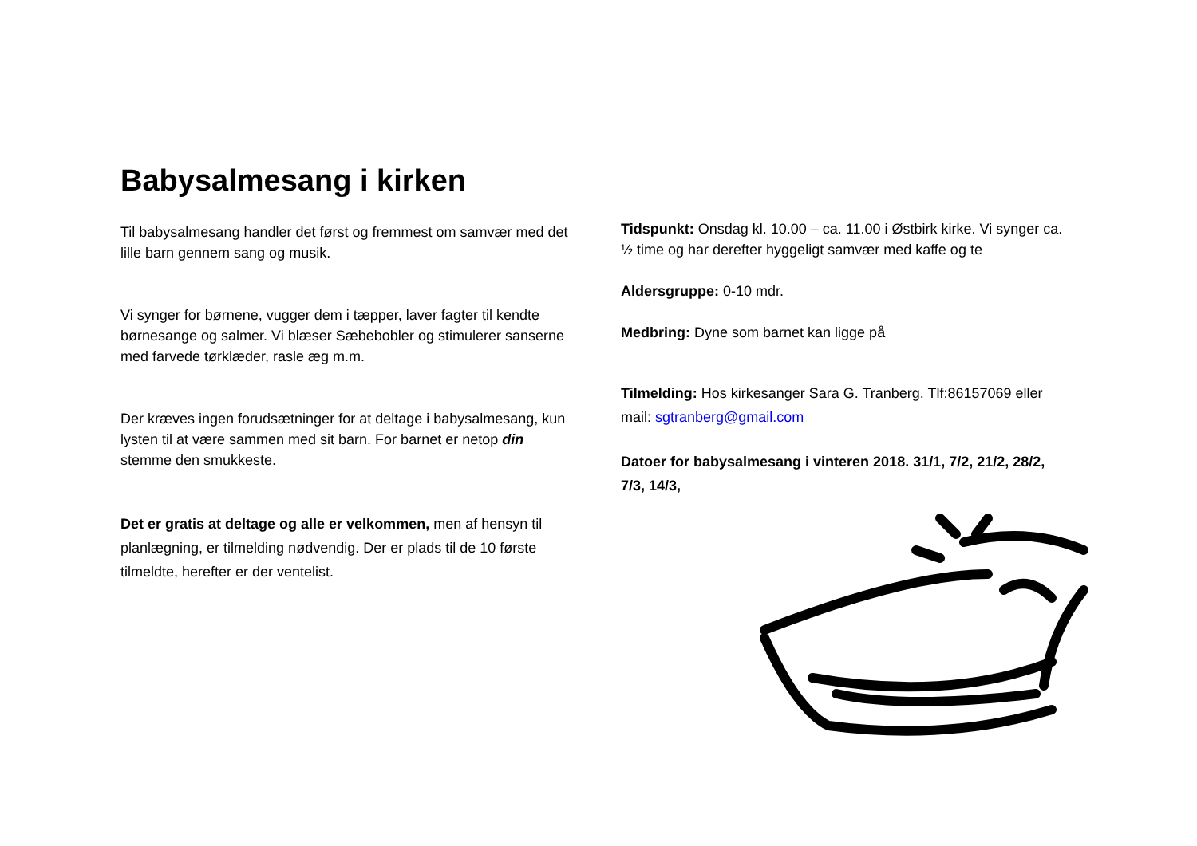Babysalmesang i kirken
Til babysalmesang handler det først og fremmest om samvær med det lille barn gennem sang og musik.
Vi synger for børnene, vugger dem i tæpper, laver fagter til kendte børnesange og salmer. Vi blæser Sæbebobler og stimulerer sanserne med farvede tørklæder, rasle æg m.m.
Der kræves ingen forudsætninger for at deltage i babysalmesang, kun lysten til at være sammen med sit barn. For barnet er netop din stemme den smukkeste.
Det er gratis at deltage og alle er velkommen, men af hensyn til planlægning, er tilmelding nødvendig. Der er plads til de 10 første tilmeldte, herefter er der ventelist.
Tidspunkt: Onsdag kl. 10.00 – ca. 11.00 i Østbirk kirke. Vi synger ca. ½ time og har derefter hyggeligt samvær med kaffe og te
Aldersgruppe: 0-10 mdr.
Medbring: Dyne som barnet kan ligge på
Tilmelding: Hos kirkesanger Sara G. Tranberg. Tlf:86157069 eller mail: sgtranberg@gmail.com
Datoer for babysalmesang i vinteren 2018. 31/1, 7/2, 21/2, 28/2, 7/3, 14/3,